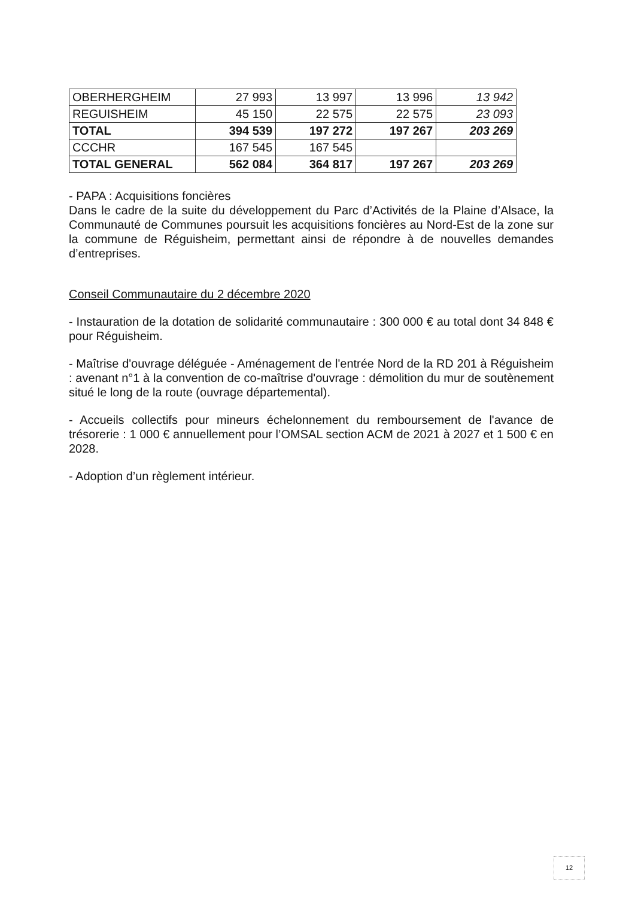| OBERHERGHEIM | 27 993 | 13 997 | 13 996 | 13 942 |
| REGUISHEIM | 45 150 | 22 575 | 22 575 | 23 093 |
| TOTAL | 394 539 | 197 272 | 197 267 | 203 269 |
| CCCHR | 167 545 | 167 545 | | |
| TOTAL GENERAL | 562 084 | 364 817 | 197 267 | 203 269 |
- PAPA : Acquisitions foncières
Dans le cadre de la suite du développement du Parc d’Activités de la Plaine d’Alsace, la Communauté de Communes poursuit les acquisitions foncières au Nord-Est de la zone sur la commune de Réguisheim, permettant ainsi de répondre à de nouvelles demandes d’entreprises.
Conseil Communautaire du 2 décembre 2020
- Instauration de la dotation de solidarité communautaire : 300 000 € au total dont 34 848 € pour Réguisheim.
- Maîtrise d'ouvrage déléguée - Aménagement de l'entrée Nord de la RD 201 à Réguisheim : avenant n°1 à la convention de co-maîtrise d'ouvrage : démolition du mur de soutènement situé le long de la route (ouvrage départemental).
- Accueils collectifs pour mineurs échelonnement du remboursement de l'avance de trésorerie : 1 000 € annuellement pour l’OMSAL section ACM de 2021 à 2027 et 1 500 € en 2028.
- Adoption d’un règlement intérieur.
12